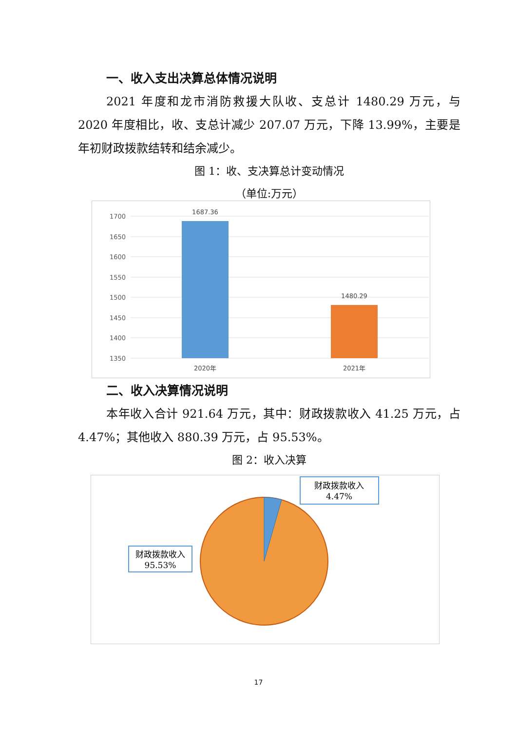一、收入支出决算总体情况说明
2021 年度和龙市消防救援大队收、支总计 1480.29 万元，与 2020 年度相比，收、支总计减少 207.07 万元，下降 13.99%，主要是年初财政拨款结转和结余减少。
图 1：收、支决算总计变动情况
（单位:万元）
1700
1650
1600
1550
1500
1450
1400
1350
1687.36
1480.29
2020年
2021年
二、收入决算情况说明
本年收入合计 921.64 万元，其中：财政拨款收入 41.25 万元，占 4.47%；其他收入 880.39 万元，占 95.53%。
图 2：收入决算
财政拨款收入
4.47%
财政拨款收入
95.53%
17